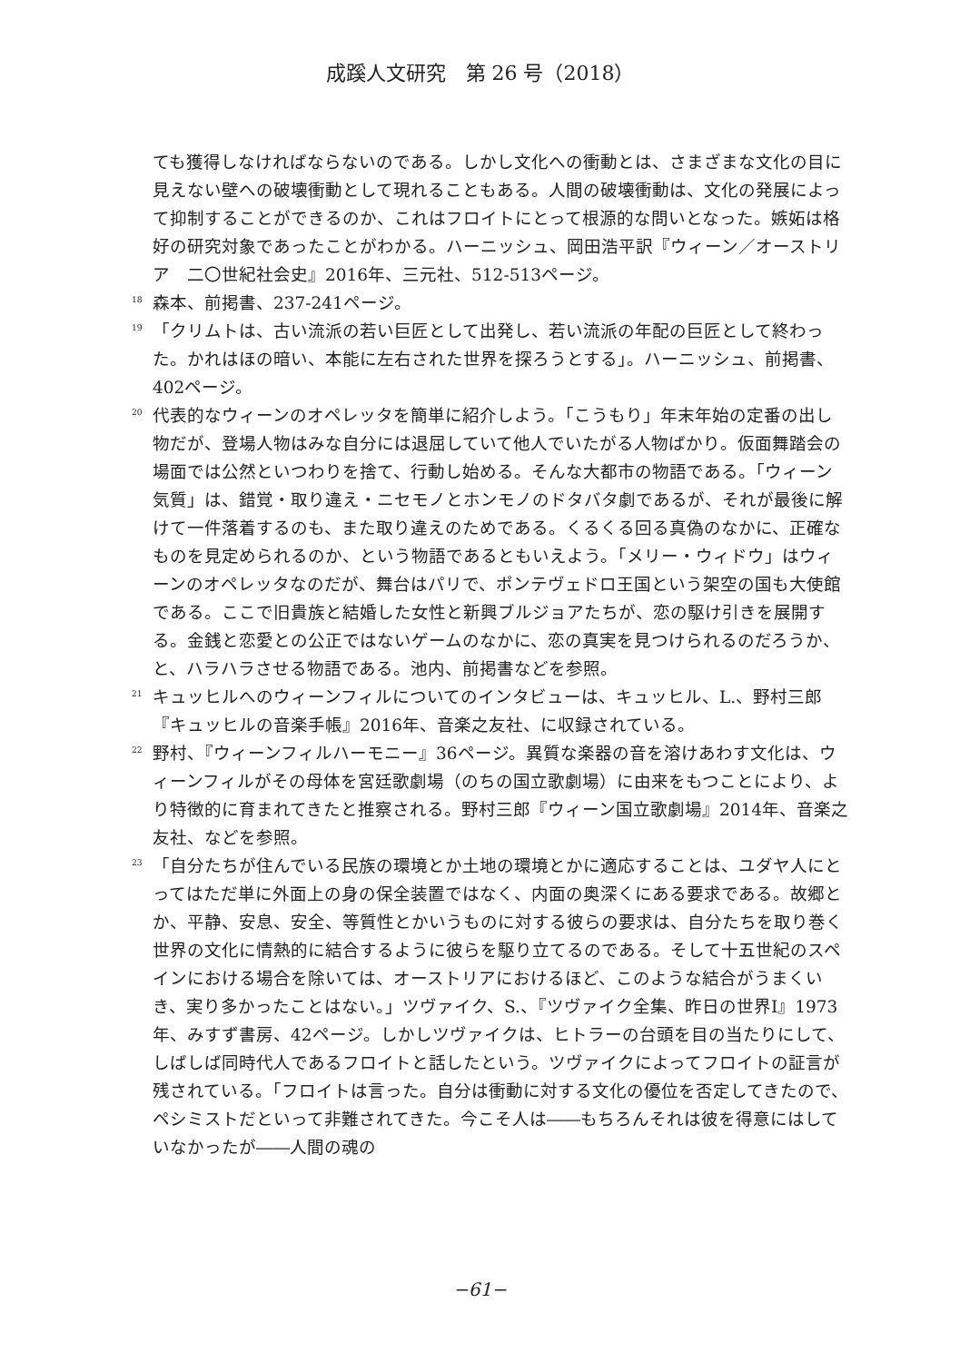成蹊人文研究　第 26 号（2018）
ても獲得しなければならないのである。しかし文化への衝動とは、さまざまな文化の目に見えない壁への破壊衝動として現れることもある。人間の破壊衝動は、文化の発展によって抑制することができるのか、これはフロイトにとって根源的な問いとなった。嫉妬は格好の研究対象であったことがわかる。ハーニッシュ、岡田浩平訳『ウィーン／オーストリア　二〇世紀社会史』2016年、三元社、512-513ページ。
<sup>18</sup> 森本、前掲書、237-241ページ。
<sup>19</sup> 「クリムトは、古い流派の若い巨匠として出発し、若い流派の年配の巨匠として終わった。かれはほの暗い、本能に左右された世界を探ろうとする」。ハーニッシュ、前掲書、402ページ。
<sup>20</sup> 代表的なウィーンのオペレッタを簡単に紹介しよう。「こうもり」年末年始の定番の出し物だが、登場人物はみな自分には退屈していて他人でいたがる人物ばかり。仮面舞踏会の場面では公然といつわりを捨て、行動し始める。そんな大都市の物語である。「ウィーン気質」は、錯覚・取り違え・ニセモノとホンモノのドタバタ劇であるが、それが最後に解けて一件落着するのも、また取り違えのためである。くるくる回る真偽のなかに、正確なものを見定められるのか、という物語であるともいえよう。「メリー・ウィドウ」はウィーンのオペレッタなのだが、舞台はパリで、ポンテヴェドロ王国という架空の国も大使館である。ここで旧貴族と結婚した女性と新興ブルジョアたちが、恋の駆け引きを展開する。金銭と恋愛との公正ではないゲームのなかに、恋の真実を見つけられるのだろうか、と、ハラハラさせる物語である。池内、前掲書などを参照。
<sup>21</sup> キュッヒルへのウィーンフィルについてのインタビューは、キュッヒル、L.、野村三郎『キュッヒルの音楽手帳』2016年、音楽之友社、に収録されている。
<sup>22</sup> 野村、『ウィーンフィルハーモニー』36ページ。異質な楽器の音を溶けあわす文化は、ウィーンフィルがその母体を宮廷歌劇場（のちの国立歌劇場）に由来をもつことにより、より特徴的に育まれてきたと推察される。野村三郎『ウィーン国立歌劇場』2014年、音楽之友社、などを参照。
<sup>23</sup> 「自分たちが住んでいる民族の環境とか土地の環境とかに適応することは、ユダヤ人にとってはただ単に外面上の身の保全装置ではなく、内面の奥深くにある要求である。故郷とか、平静、安息、安全、等質性とかいうものに対する彼らの要求は、自分たちを取り巻く世界の文化に情熱的に結合するように彼らを駆り立てるのである。そして十五世紀のスペインにおける場合を除いては、オーストリアにおけるほど、このような結合がうまくいき、実り多かったことはない。」ツヴァイク、S.、『ツヴァイク全集、昨日の世界Ⅰ』1973年、みすず書房、42ページ。しかしツヴァイクは、ヒトラーの台頭を目の当たりにして、しばしば同時代人であるフロイトと話したという。ツヴァイクによってフロイトの証言が残されている。「フロイトは言った。自分は衝動に対する文化の優位を否定してきたので、ペシミストだといって非難されてきた。今こそ人は――もちろんそれは彼を得意にはしていなかったが――人間の魂の
−61−